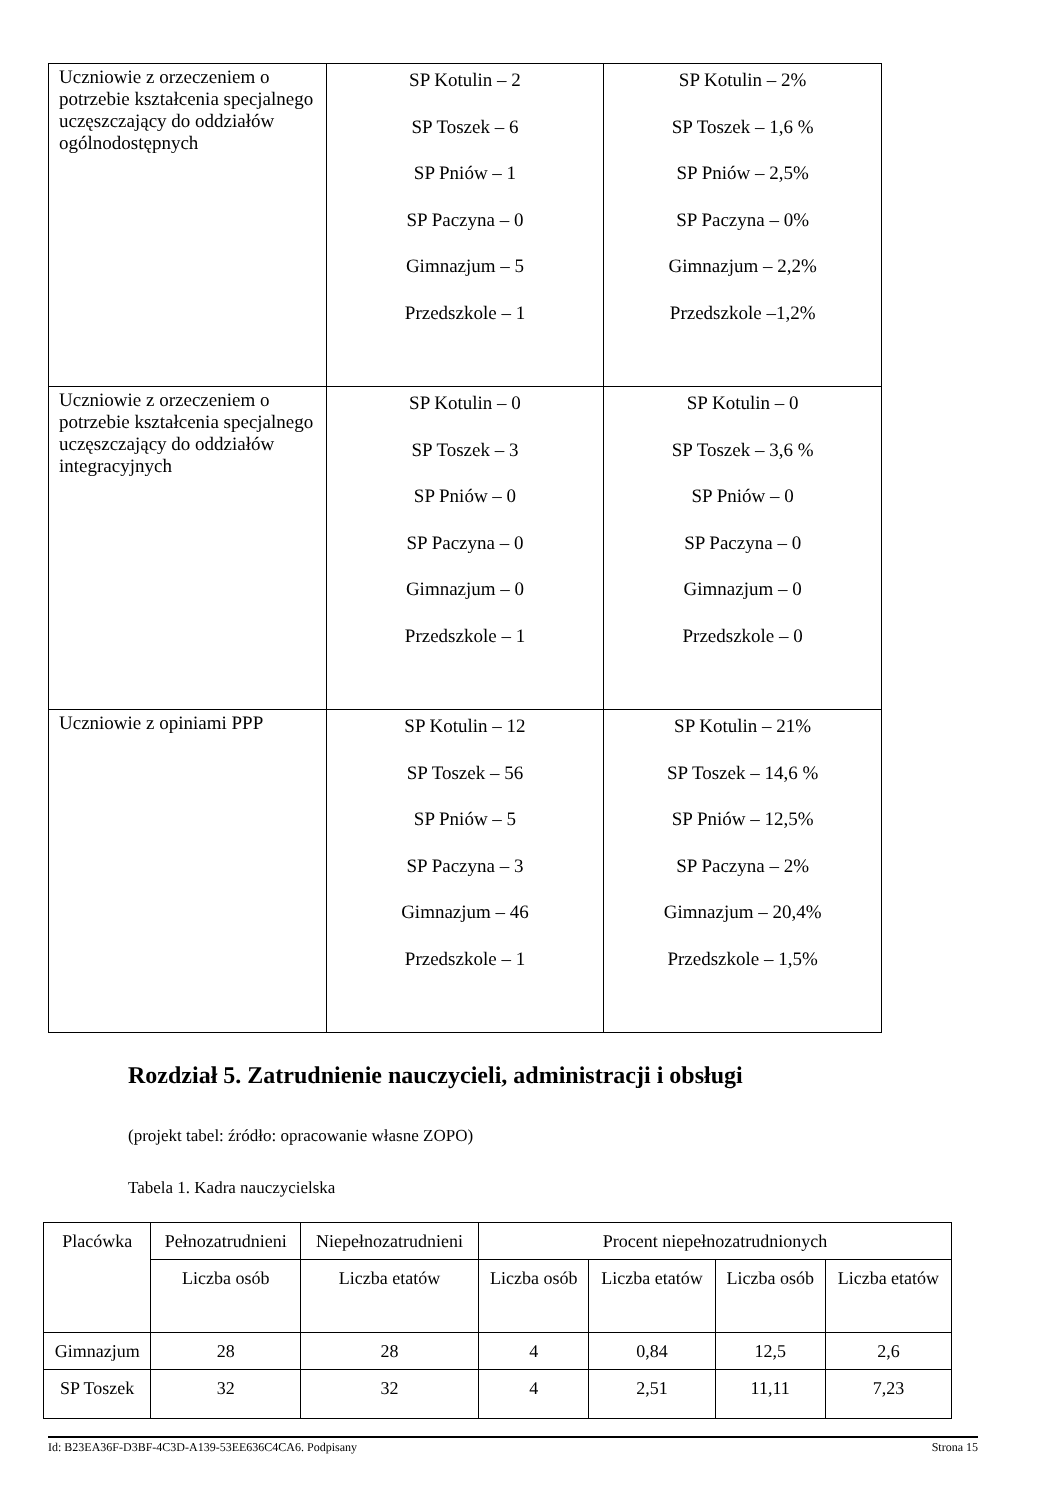| Uczniowie z orzeczeniem o potrzebie kształcenia specjalnego uczęszczający do oddziałów ogólnodostępnych | SP Kotulin – 2 SP Toszek – 6 SP Pniów – 1 SP Paczyna – 0 Gimnazjum – 5 Przedszkole – 1 | SP Kotulin – 2% SP Toszek – 1,6 % SP Pniów – 2,5% SP Paczyna – 0% Gimnazjum – 2,2% Przedszkole –1,2% |
| Uczniowie z orzeczeniem o potrzebie kształcenia specjalnego uczęszczający do oddziałów integracyjnych | SP Kotulin – 0 SP Toszek – 3 SP Pniów – 0 SP Paczyna – 0 Gimnazjum – 0 Przedszkole – 1 | SP Kotulin – 0 SP Toszek – 3,6 % SP Pniów – 0 SP Paczyna – 0 Gimnazjum – 0 Przedszkole – 0 |
| Uczniowie z opiniami PPP | SP Kotulin – 12 SP Toszek – 56 SP Pniów – 5 SP Paczyna – 3 Gimnazjum – 46 Przedszkole – 1 | SP Kotulin – 21% SP Toszek – 14,6 % SP Pniów – 12,5% SP Paczyna – 2% Gimnazjum – 20,4% Przedszkole – 1,5% |
Rozdział 5. Zatrudnienie nauczycieli, administracji i obsługi
(projekt tabel: źródło: opracowanie własne ZOPO)
Tabela 1. Kadra nauczycielska
| Placówka | Pełnozatrudnieni | Niepełnozatrudnieni | Procent niepełnozatrudnionych | | | |
| --- | --- | --- | --- | --- | --- | --- |
| | Liczba osób | Liczba etatów | Liczba osób | Liczba etatów | Liczba osób | Liczba etatów |
| Gimnazjum | 28 | 28 | 4 | 0,84 | 12,5 | 2,6 |
| SP Toszek | 32 | 32 | 4 | 2,51 | 11,11 | 7,23 |
Id: B23EA36F-D3BF-4C3D-A139-53EE636C4CA6. Podpisany Strona 15